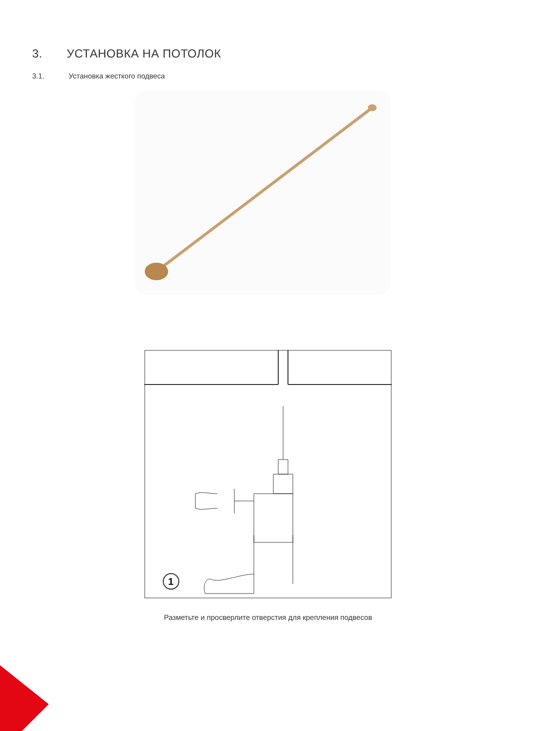3. УСТАНОВКА НА ПОТОЛОК
3.1. Установка жесткого подвеса
1
Разметьте и просверлите отверстия для крепления подвесов